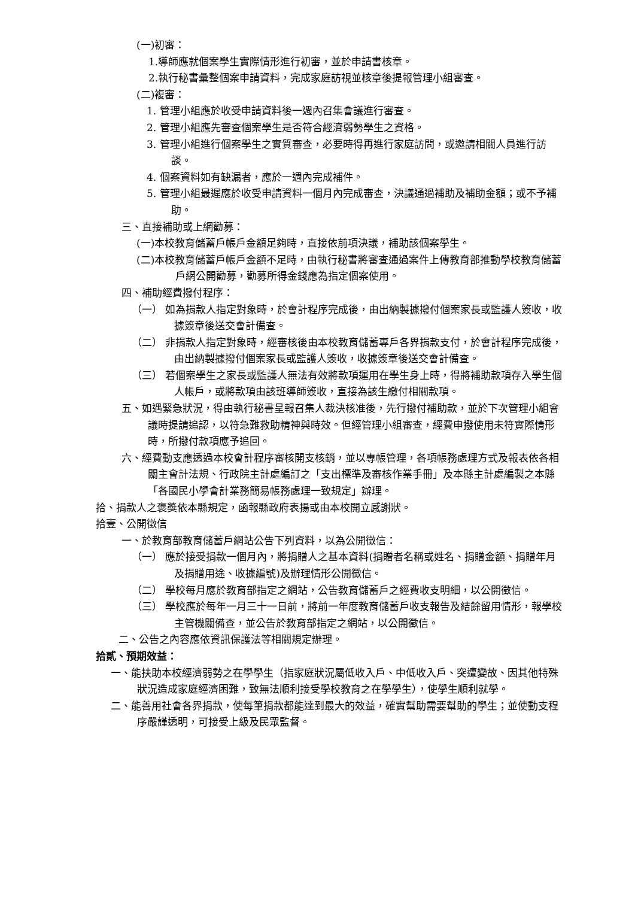(一)初審：
1.導師應就個案學生實際情形進行初審，並於申請書核章。
2.執行秘書彙整個案申請資料，完成家庭訪視並核章後提報管理小組審查。
(二)複審：
1. 管理小組應於收受申請資料後一週內召集會議進行審查。
2. 管理小組應先審查個案學生是否符合經濟弱勢學生之資格。
3. 管理小組進行個案學生之實質審查，必要時得再進行家庭訪問，或邀請相關人員進行訪談。
4. 個案資料如有缺漏者，應於一週內完成補件。
5. 管理小組最遲應於收受申請資料一個月內完成審查，決議通過補助及補助金額；或不予補助。
三、直接補助或上網勸募：
(一)本校教育儲蓄戶帳戶金額足夠時，直接依前項決議，補助該個案學生。
(二)本校教育儲蓄戶帳戶金額不足時，由執行秘書將審查通過案件上傳教育部推動學校教育儲蓄戶網公開勸募，勸募所得金錢應為指定個案使用。
四、補助經費撥付程序：
（一） 如為捐款人指定對象時，於會計程序完成後，由出納製據撥付個案家長或監護人簽收，收據簽章後送交會計備查。
（二） 非捐款人指定對象時，經審核後由本校教育儲蓄專戶各界捐款支付，於會計程序完成後，由出納製據撥付個案家長或監護人簽收，收據簽章後送交會計備查。
（三） 若個案學生之家長或監護人無法有效將款項運用在學生身上時，得將補助款項存入學生個人帳戶，或將款項由該班導師簽收，直接為該生繳付相關款項。
五、如遇緊急狀況，得由執行秘書呈報召集人裁決核准後，先行撥付補助款，並於下次管理小組會議時提請追認，以符急難救助精神與時效。但經管理小組審查，經費申撥使用未符實際情形時，所撥付款項應予追回。
六、經費動支應透過本校會計程序審核開支核銷，並以專帳管理，各項帳務處理方式及報表依各相關主會計法規、行政院主計處編訂之「支出標準及審核作業手冊」及本縣主計處編製之本縣「各國民小學會計業務簡易帳務處理一致規定」辦理。
拾、捐款人之褒獎依本縣規定，函報縣政府表揚或由本校開立感謝狀。
拾壹、公開徵信
一、於教育部教育儲蓄戶網站公告下列資料，以為公開徵信：
（一） 應於接受捐款一個月內，將捐贈人之基本資料(捐贈者名稱或姓名、捐贈金額、捐贈年月及捐贈用途、收據編號)及辦理情形公開徵信。
（二） 學校每月應於教育部指定之網站，公告教育儲蓄戶之經費收支明細，以公開徵信。
（三） 學校應於每年一月三十一日前，將前一年度教育儲蓄戶收支報告及結餘留用情形，報學校主管機關備查，並公告於教育部指定之網站，以公開徵信。
二、公告之內容應依資訊保護法等相關規定辦理。
拾貳、預期效益：
一、能扶助本校經濟弱勢之在學學生（指家庭狀況屬低收入戶、中低收入戶、突遭變故、因其他特殊狀況造成家庭經濟困難，致無法順利接受學校教育之在學學生），使學生順利就學。
二、能善用社會各界捐款，使每筆捐款都能達到最大的效益，確實幫助需要幫助的學生；並使動支程序嚴謹透明，可接受上級及民眾監督。